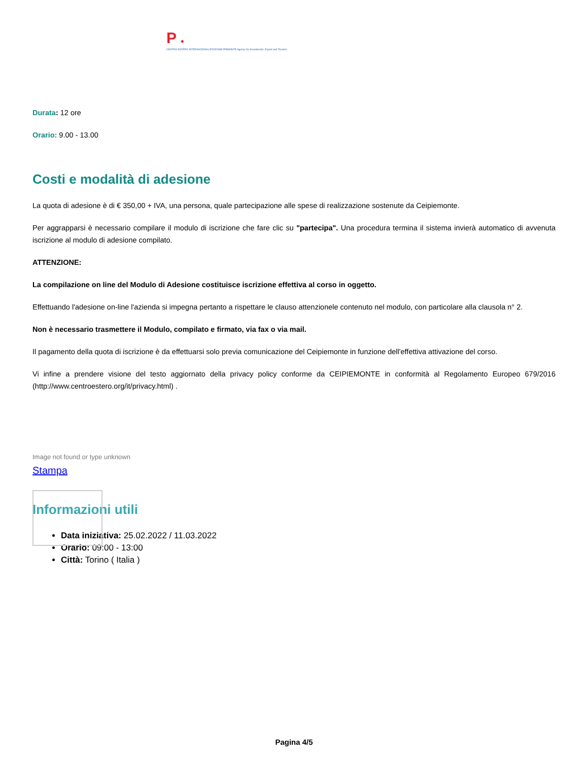P ●
CENTRO ESTERO INTERNAZIONALIZZAZIONE PIEMONTE Agency for Investments, Export and Tourism
Durata: 12 ore
Orario: 9.00 - 13.00
Costi e modalità di adesione
La quota di adesione è di € 350,00 + IVA, una persona, quale partecipazione alle spese di realizzazione sostenute da Ceipiemonte.
Per aggrapparsi è necessario compilare il modulo di iscrizione che fare clic su "partecipa". Una procedura termina il sistema invierà automatico di avvenuta iscrizione al modulo di adesione compilato.
ATTENZIONE:
La compilazione on line del Modulo di Adesione costituisce iscrizione effettiva al corso in oggetto.
Effettuando l'adesione on-line l'azienda si impegna pertanto a rispettare le clauso attenzionele contenuto nel modulo, con particolare alla clausola n° 2.
Non è necessario trasmettere il Modulo, compilato e firmato, via fax o via mail.
Il pagamento della quota di iscrizione è da effettuarsi solo previa comunicazione del Ceipiemonte in funzione dell'effettiva attivazione del corso.
Vi infine a prendere visione del testo aggiornato della privacy policy conforme da CEIPIEMONTE in conformità al Regolamento Europeo 679/2016 (http://www.centroestero.org/it/privacy.html) .
Image not found or type unknown
Stampa
Informazioni utili
Data iniziativa: 25.02.2022 / 11.03.2022
Orario: 09:00 - 13:00
Città: Torino ( Italia )
Pagina 4/5